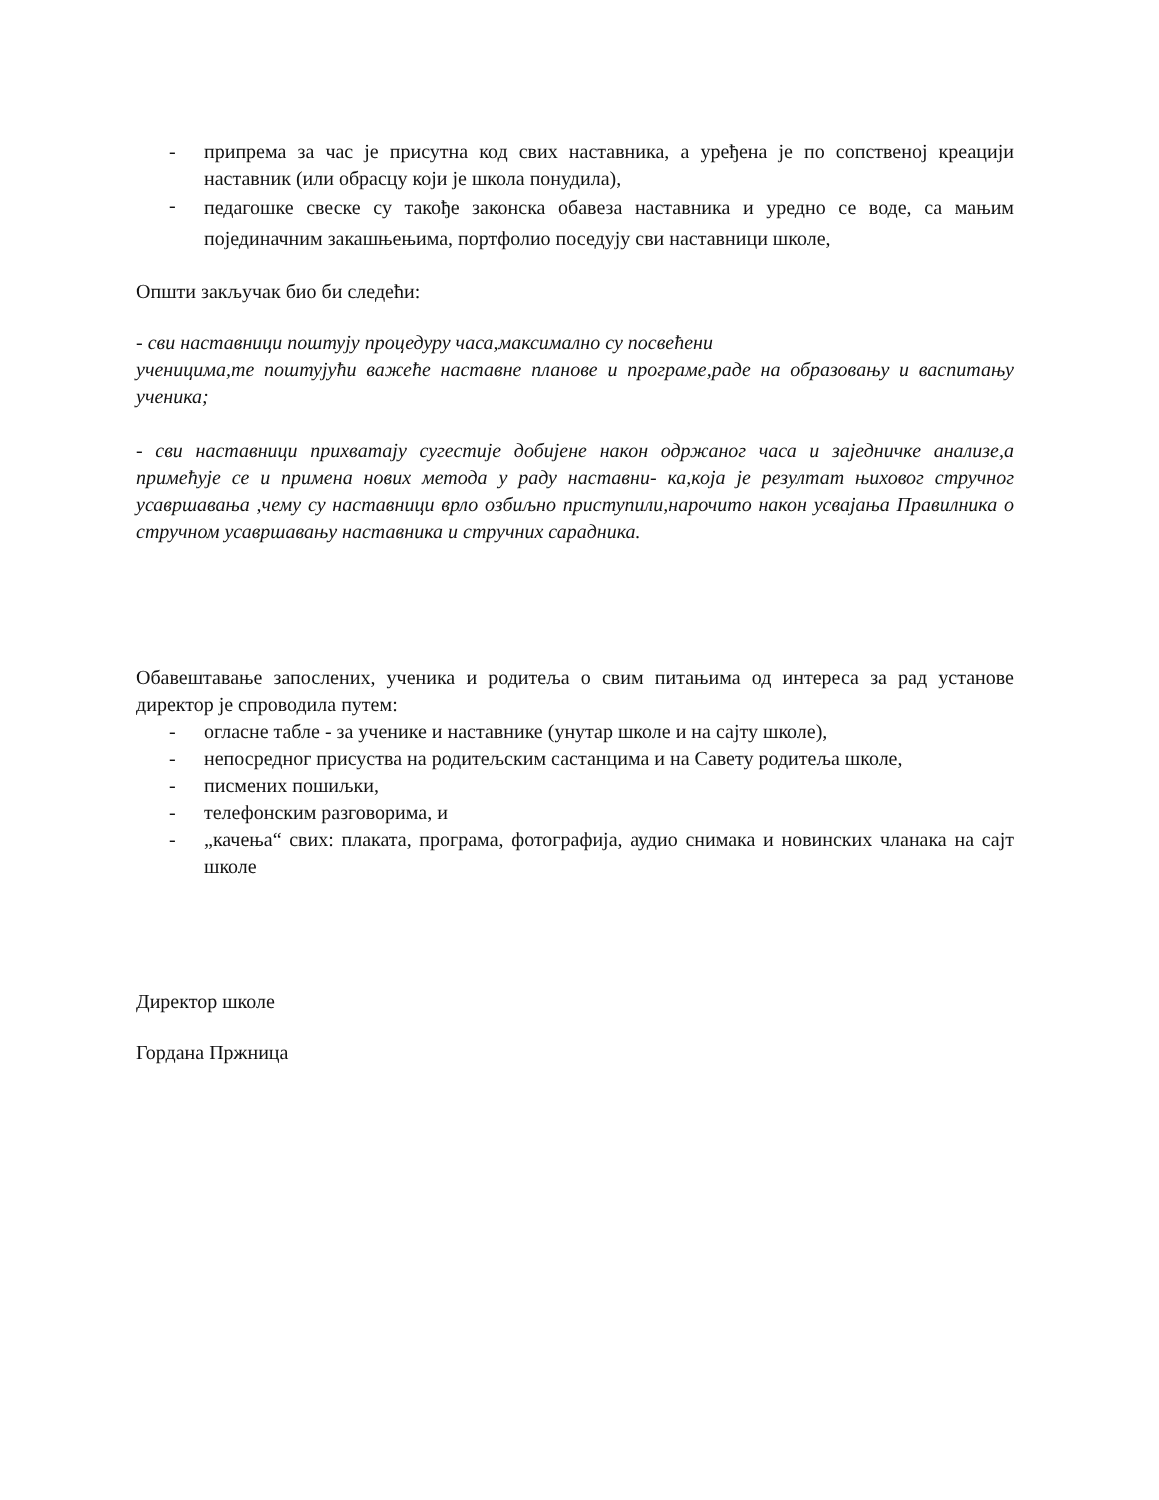- припрема за час је присутна код свих наставника, а уређена је по сопственој креацији наставник (или обрасцу који је школа понудила),
- педагошке свеске су такође законска обавеза наставника и уредно се воде, са мањим појединачним закашњењима, портфолио поседују сви наставници школе,
Општи закључак био би следећи:
- сви наставници поштују процедуру часа,максимално су посвећени
ученицима,те поштујући важеће наставне планове и програме,раде на образовању и васпитању ученика;
- сви наставници прихватају сугестије добијене након одржаног часа и заједничке анализе,а примећује се и примена нових метода у раду наставни- ка,која је резултат њиховог стручног усавршавања ,чему су наставници врло озбиљно приступили,нарочито након усвајања Правилника о стручном усавршавању наставника и стручних сарадника.
Обавештавање запослених, ученика и родитеља о свим питањима од интереса за рад установе директор је спроводила путем:
- огласне табле - за ученике и наставнике (унутар школе и на сајту школе),
- непосредног присуства на родитељским састанцима и на Савету родитеља школе,
- писмених пошиљки,
- телефонским разговорима, и
- „качења“ свих: плаката, програма, фотографија, аудио снимака и новинских чланака на сајт школе
Директор школе
Гордана Пржница